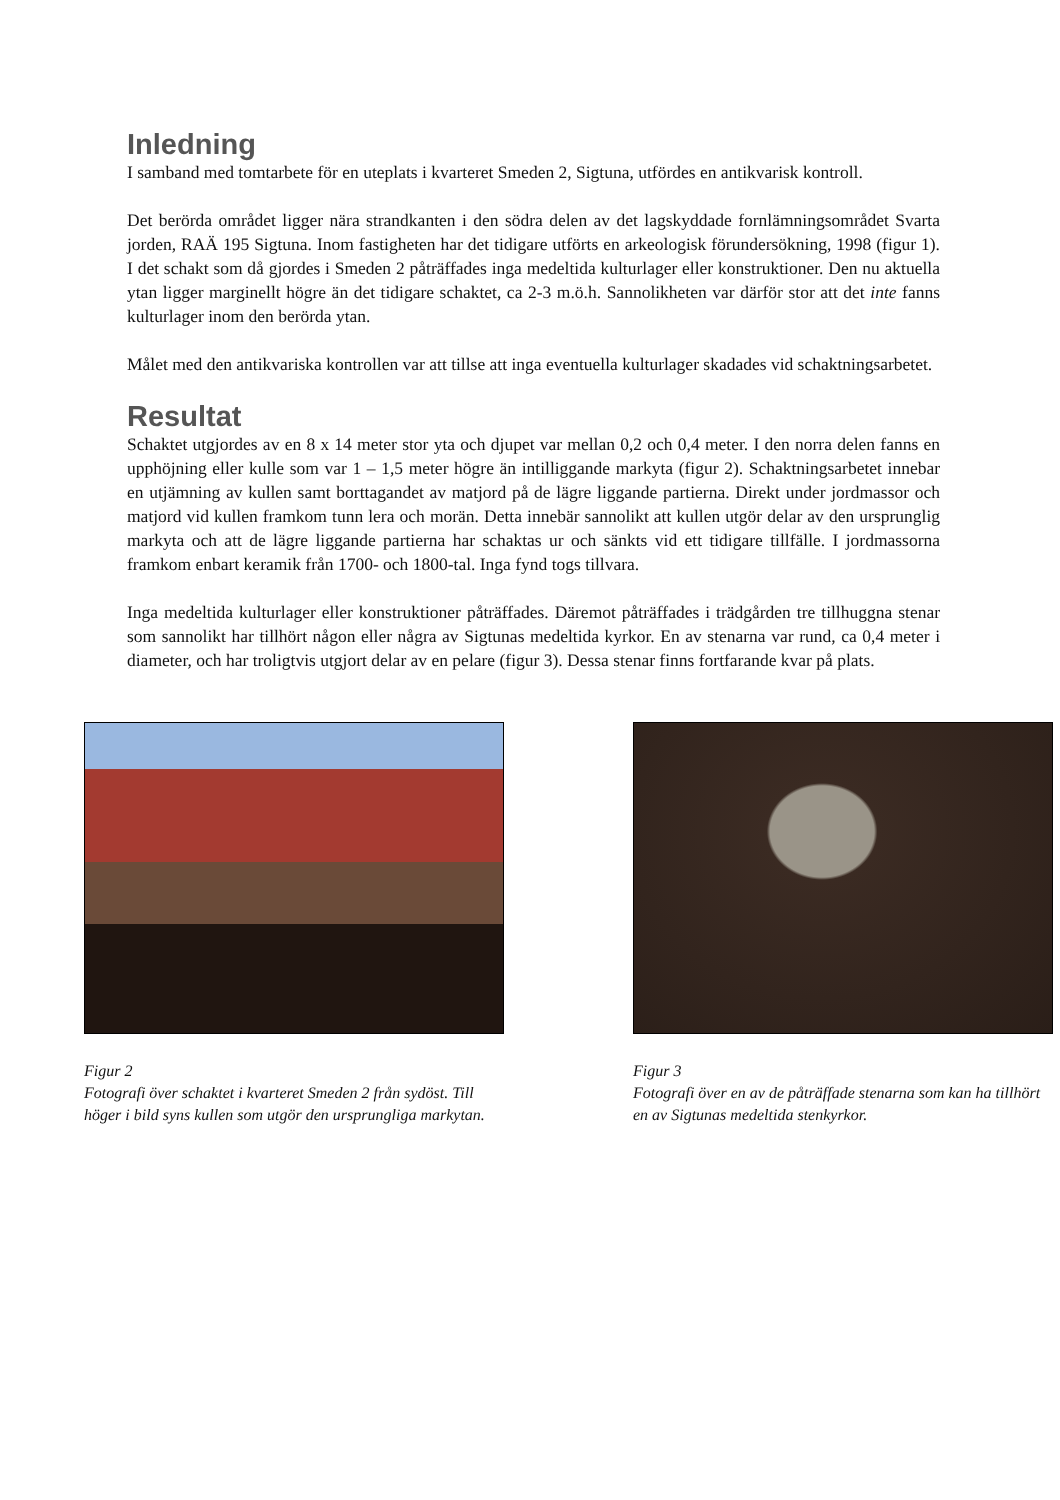Inledning
I samband med tomtarbete för en uteplats i kvarteret Smeden 2, Sigtuna, utfördes en antikvarisk kontroll.
Det berörda området ligger nära strandkanten i den södra delen av det lagskyddade fornlämningsområdet Svarta jorden, RAÄ 195 Sigtuna. Inom fastigheten har det tidigare utförts en arkeologisk förundersökning, 1998 (figur 1). I det schakt som då gjordes i Smeden 2 påträffades inga medeltida kulturlager eller konstruktioner. Den nu aktuella ytan ligger marginellt högre än det tidigare schaktet, ca 2-3 m.ö.h. Sannolikheten var därför stor att det inte fanns kulturlager inom den berörda ytan.
Målet med den antikvariska kontrollen var att tillse att inga eventuella kulturlager skadades vid schaktningsarbetet.
Resultat
Schaktet utgjordes av en 8 x 14 meter stor yta och djupet var mellan 0,2 och 0,4 meter. I den norra delen fanns en upphöjning eller kulle som var 1 – 1,5 meter högre än intilliggande markyta (figur 2). Schaktningsarbetet innebar en utjämning av kullen samt borttagandet av matjord på de lägre liggande partierna. Direkt under jordmassor och matjord vid kullen framkom tunn lera och morän. Detta innebär sannolikt att kullen utgör delar av den ursprunglig markyta och att de lägre liggande partierna har schaktas ur och sänkts vid ett tidigare tillfälle. I jordmassorna framkom enbart keramik från 1700- och 1800-tal. Inga fynd togs tillvara.
Inga medeltida kulturlager eller konstruktioner påträffades. Däremot påträffades i trädgården tre tillhuggna stenar som sannolikt har tillhört någon eller några av Sigtunas medeltida kyrkor. En av stenarna var rund, ca 0,4 meter i diameter, och har troligtvis utgjort delar av en pelare (figur 3). Dessa stenar finns fortfarande kvar på plats.
Figur 2
Fotografi över schaktet i kvarteret Smeden 2 från sydöst. Till höger i bild syns kullen som utgör den ursprungliga markytan.
Figur 3
Fotografi över en av de påträffade stenarna som kan ha tillhört en av Sigtunas medeltida stenkyrkor.